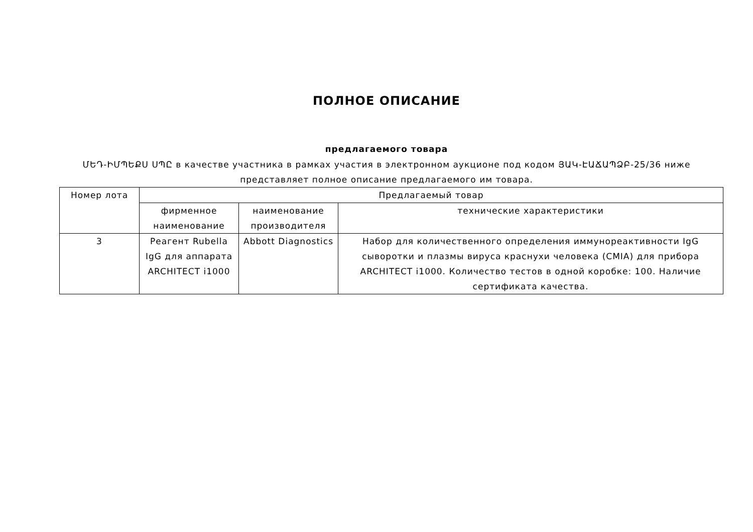ПОЛНОЕ ОПИСАНИЕ
предлагаемого товара
ՄԵԴ-ԻՄՊԵՔՍ ՍՊԸ в качестве участника в рамках участия в электронном аукционе под кодом ՅԱԿ-ԷԱՃԱՊՁԲ-25/36 ниже представляет полное описание предлагаемого им товара.
| Номер лота | Предлагаемый товар | | |
| --- | --- | --- | --- |
| | фирменное наименование | наименование производителя | технические характеристики |
| 3 | Реагент Rubella IgG для аппарата ARCHITECT i1000 | Abbott Diagnostics | Набор для количественного определения иммунореактивности IgG сыворотки и плазмы вируса краснухи человека (CMIA) для прибора ARCHITECT i1000. Количество тестов в одной коробке: 100. Наличие сертификата качества. |